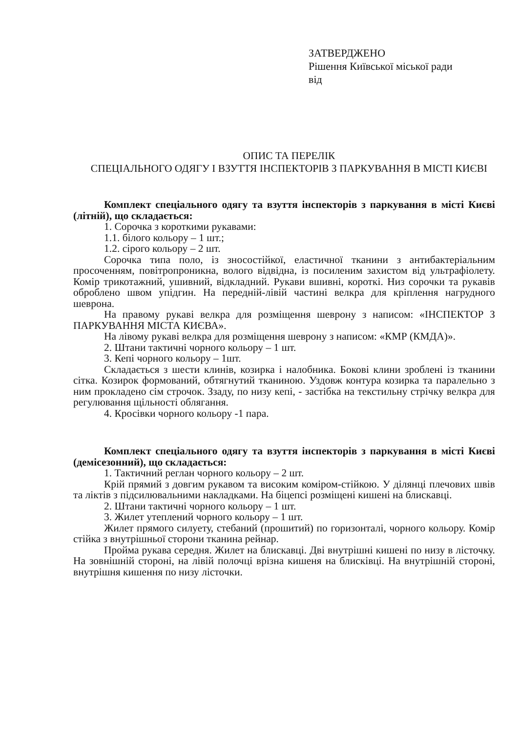ЗАТВЕРДЖЕНО
Рішення Київської міської ради
від
ОПИС ТА ПЕРЕЛІК
СПЕЦІАЛЬНОГО ОДЯГУ І ВЗУТТЯ ІНСПЕКТОРІВ З ПАРКУВАННЯ В МІСТІ КИЄВІ
Комплект спеціального одягу та взуття інспекторів з паркування в місті Києві (літній), що складається:
1. Сорочка з короткими рукавами:
1.1. білого кольору – 1 шт.;
1.2. сірого кольору – 2 шт.
Сорочка типа поло, із зносостійкої, еластичної тканини з антибактеріальним просоченням, повітропроникна, волого відвідна, із посиленим захистом від ультрафіолету. Комір трикотажний, ушивний, відкладний. Рукави вшивні, короткі. Низ сорочки та рукавів оброблено швом упідгин. На передній-лівій частині велкра для кріплення нагрудного шеврона.
На правому рукаві велкра для розміщення шеврону з написом: «ІНСПЕКТОР З ПАРКУВАННЯ МІСТА КИЄВА».
На лівому рукаві велкра для розміщення шеврону з написом: «КМР (КМДА)».
2. Штани тактичні чорного кольору – 1 шт.
3. Кепі чорного кольору – 1шт.
Складається з шести клинів, козирка і налобника. Бокові клини зроблені із тканини сітка. Козирок формований, обтягнутий тканиною. Уздовж контура козирка та паралельно з ним прокладено сім строчок. Ззаду, по низу кепі, - застібка на текстильну стрічку велкра для регулювання щільності облягання.
4. Кросівки чорного кольору -1 пара.
Комплект спеціального одягу та взуття інспекторів з паркування в місті Києві (демісезонний), що складається:
1. Тактичний реглан чорного кольору – 2 шт.
Крій прямий з довгим рукавом та високим коміром-стійкою. У ділянці плечових швів та ліктів з підсилювальними накладками. На біцепсі розміщені кишені на блискавці.
2. Штани тактичні чорного кольору – 1 шт.
3. Жилет утеплений чорного кольору – 1 шт.
Жилет прямого силуету, стебаний (прошитий) по горизонталі, чорного кольору. Комір стійка з внутрішньої сторони тканина рейнар.
Пройма рукава середня. Жилет на блискавці. Дві внутрішні кишені по низу в лісточку. На зовнішній стороні, на лівій полочці врізна кишеня на блисківці. На внутрішній стороні, внутрішня кишення по низу лісточки.